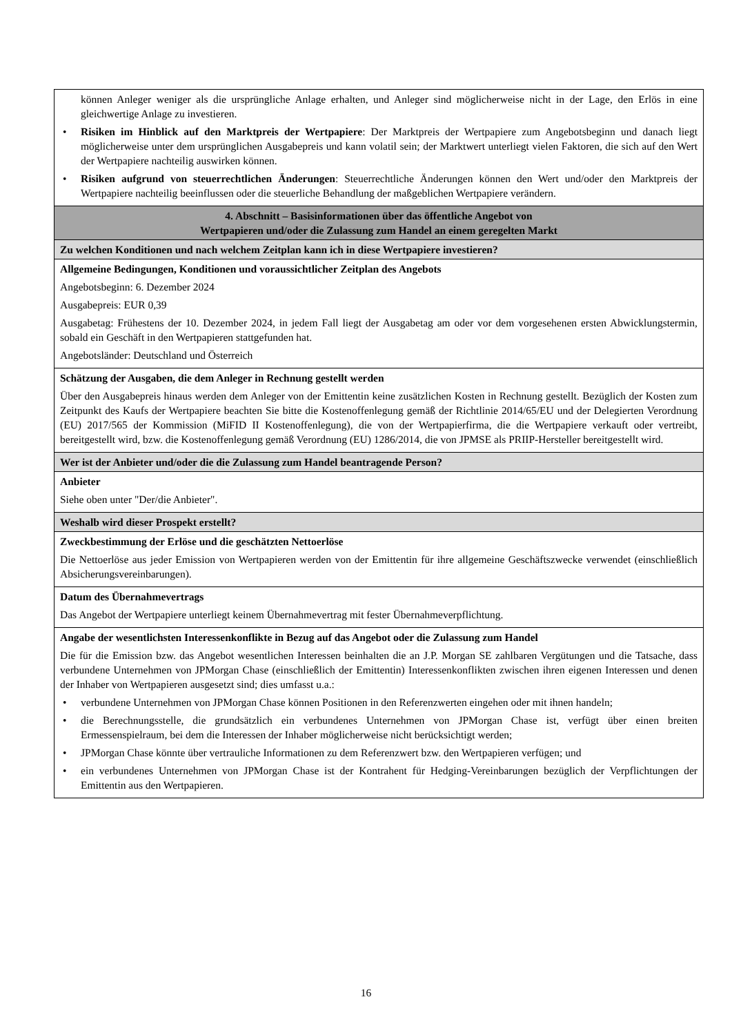| können Anleger weniger als die ursprüngliche Anlage erhalten, und Anleger sind möglicherweise nicht in der Lage, den Erlös in eine gleichwertige Anlage zu investieren. • Risiken im Hinblick auf den Marktpreis der Wertpapiere : Der Marktpreis der Wertpapiere zum Angebotsbeginn und danach liegt möglicherweise unter dem ursprünglichen Ausgabepreis und kann volatil sein; der Marktwert unterliegt vielen Faktoren, die sich auf den Wert der Wertpapiere nachteilig auswirken können. • Risiken aufgrund von steuerrechtlichen Änderungen : Steuerrechtliche Änderungen können den Wert und/oder den Marktpreis der Wertpapiere nachteilig beeinflussen oder die steuerliche Behandlung der maßgeblichen Wertpapiere verändern. |
| 4. Abschnitt – Basisinformationen über das öffentliche Angebot von Wertpapieren und/oder die Zulassung zum Handel an einem geregelten Markt |
| Zu welchen Konditionen und nach welchem Zeitplan kann ich in diese Wertpapiere investieren? |
| Allgemeine Bedingungen, Konditionen und voraussichtlicher Zeitplan des Angebots Angebotsbeginn: 6. Dezember 2024 Ausgabepreis: EUR 0,39 Ausgabetag: Frühestens der 10. Dezember 2024, in jedem Fall liegt der Ausgabetag am oder vor dem vorgesehenen ersten Abwicklungstermin, sobald ein Geschäft in den Wertpapieren stattgefunden hat. Angebotsländer: Deutschland und Österreich |
| Schätzung der Ausgaben, die dem Anleger in Rechnung gestellt werden Über den Ausgabepreis hinaus werden dem Anleger von der Emittentin keine zusätzlichen Kosten in Rechnung gestellt. Bezüglich der Kosten zum Zeitpunkt des Kaufs der Wertpapiere beachten Sie bitte die Kostenoffenlegung gemäß der Richtlinie 2014/65/EU und der Delegierten Verordnung (EU) 2017/565 der Kommission (MiFID II Kostenoffenlegung), die von der Wertpapierfirma, die die Wertpapiere verkauft oder vertreibt, bereitgestellt wird, bzw. die Kostenoffenlegung gemäß Verordnung (EU) 1286/2014, die von JPMSE als PRIIP-Hersteller bereitgestellt wird. |
| Wer ist der Anbieter und/oder die die Zulassung zum Handel beantragende Person? |
| Anbieter Siehe oben unter "Der/die Anbieter". |
| Weshalb wird dieser Prospekt erstellt? |
| Zweckbestimmung der Erlöse und die geschätzten Nettoerlöse Die Nettoerlöse aus jeder Emission von Wertpapieren werden von der Emittentin für ihre allgemeine Geschäftszwecke verwendet (einschließlich Absicherungsvereinbarungen). |
| Datum des Übernahmevertrags Das Angebot der Wertpapiere unterliegt keinem Übernahmevertrag mit fester Übernahmeverpflichtung. |
| Angabe der wesentlichsten Interessenkonflikte in Bezug auf das Angebot oder die Zulassung zum Handel Die für die Emission bzw. das Angebot wesentlichen Interessen beinhalten die an J.P. Morgan SE zahlbaren Vergütungen und die Tatsache, dass verbundene Unternehmen von JPMorgan Chase (einschließlich der Emittentin) Interessenkonflikten zwischen ihren eigenen Interessen und denen der Inhaber von Wertpapieren ausgesetzt sind; dies umfasst u.a.: • verbundene Unternehmen von JPMorgan Chase können Positionen in den Referenzwerten eingehen oder mit ihnen handeln; • die Berechnungsstelle, die grundsätzlich ein verbundenes Unternehmen von JPMorgan Chase ist, verfügt über einen breiten Ermessenspielraum, bei dem die Interessen der Inhaber möglicherweise nicht berücksichtigt werden; • JPMorgan Chase könnte über vertrauliche Informationen zu dem Referenzwert bzw. den Wertpapieren verfügen; und • ein verbundenes Unternehmen von JPMorgan Chase ist der Kontrahent für Hedging-Vereinbarungen bezüglich der Verpflichtungen der Emittentin aus den Wertpapieren. |
16